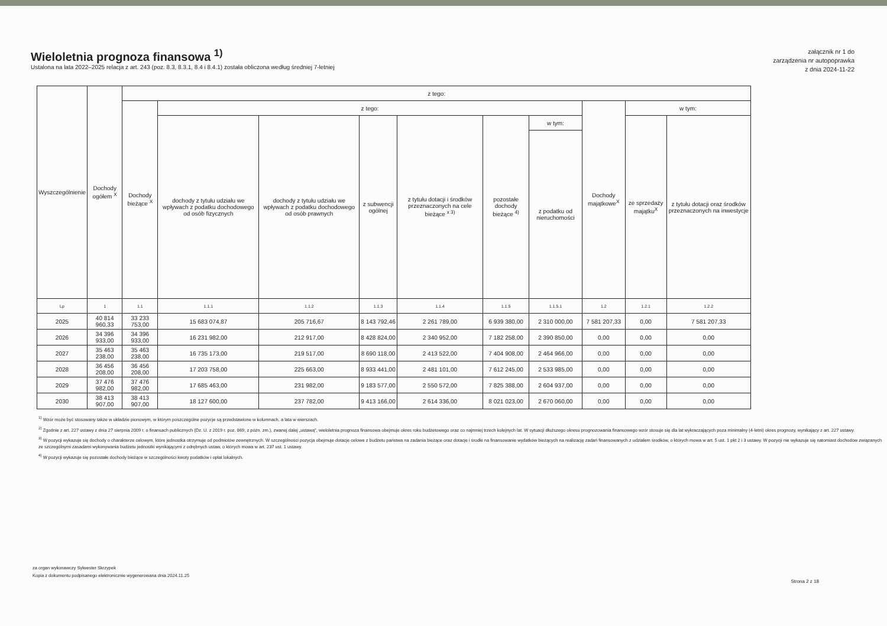Wieloletnia prognoza finansowa <sup>1)</sup>
Ustalona na lata 2022–2025 relacja z art. 243 (poz. 8.3, 8.3.1, 8.4 i 8.4.1) została obliczona według średniej 7-letniej
załącznik nr 1 do
zarządzenia nr autopoprawka
z dnia 2024-11-22
| Wyszczególnienie | Dochody ogółem <sup>X</sup> | z tego: | | | | | | | | | |
| --- | --- | --- | --- | --- | --- | --- | --- | --- | --- | --- | --- |
| | | Dochody bieżące <sup>X</sup> | z tego: | | | | | | Dochody majątkowe<sup>X</sup> | w tym: | |
| | | | dochody z tytułu udziału we wpływach z podatku dochodowego od osób fizycznych | dochody z tytułu udziału we wpływach z podatku dochodowego od osób prawnych | z subwencji ogólnej | z tytułu dotacji i środków przeznaczonych na cele bieżące <sup>x 3)</sup> | pozostałe dochody bieżące <sup>4)</sup> | w tym: | | ze sprzedaży majątku<sup>X</sup> | z tytułu dotacji oraz środków przeznaczonych na inwestycje |
| | | | | | | | | z podatku od nieruchomości | | | |
| Lp | 1 | 1.1 | 1.1.1 | 1.1.2 | 1.1.3 | 1.1.4 | 1.1.5 | 1.1.5.1 | 1.2 | 1.2.1 | 1.2.2 |
| 2025 | 40 814 960,33 | 33 233 753,00 | 15 683 074,87 | 205 716,67 | 8 143 792,46 | 2 261 789,00 | 6 939 380,00 | 2 310 000,00 | 7 581 207,33 | 0,00 | 7 581 207,33 |
| 2026 | 34 396 933,00 | 34 396 933,00 | 16 231 982,00 | 212 917,00 | 8 428 824,00 | 2 340 952,00 | 7 182 258,00 | 2 390 850,00 | 0,00 | 0,00 | 0,00 |
| 2027 | 35 463 238,00 | 35 463 238,00 | 16 735 173,00 | 219 517,00 | 8 690 118,00 | 2 413 522,00 | 7 404 908,00 | 2 464 966,00 | 0,00 | 0,00 | 0,00 |
| 2028 | 36 456 208,00 | 36 456 208,00 | 17 203 758,00 | 225 663,00 | 8 933 441,00 | 2 481 101,00 | 7 612 245,00 | 2 533 985,00 | 0,00 | 0,00 | 0,00 |
| 2029 | 37 476 982,00 | 37 476 982,00 | 17 685 463,00 | 231 982,00 | 9 183 577,00 | 2 550 572,00 | 7 825 388,00 | 2 604 937,00 | 0,00 | 0,00 | 0,00 |
| 2030 | 38 413 907,00 | 38 413 907,00 | 18 127 600,00 | 237 782,00 | 9 413 166,00 | 2 614 336,00 | 8 021 023,00 | 2 670 060,00 | 0,00 | 0,00 | 0,00 |
<sup>1)</sup> Wzór może być stosowany także w układzie pionowym, w którym poszczególne pozycje są przedstawione w kolumnach, a lata w wierszach.
<sup>2)</sup> Zgodnie z art. 227 ustawy z dnia 27 sierpnia 2009 r. o finansach publicznych (Dz. U. z 2019 r. poz. 869, z późn. zm.), zwanej dalej „ustawą", wieloletnia prognoza finansowa obejmuje okres roku budżetowego oraz co najmniej trzech kolejnych lat. W sytuacji dłuższego okresu prognozowania finansowego wzór stosuje się dla lat wykraczających poza minimalny (4-letni) okres prognozy, wynikający z art. 227 ustawy.
<sup>3)</sup> W pozycji wykazuje się dochody o charakterze celowym, które jednostka otrzymuje od podmiotów zewnętrznych. W szczególności pozycja obejmuje dotacje celowe z budżetu państwa na zadania bieżące oraz dotacje i środki na finansowanie wydatków bieżących na realizację zadań finansowanych z udziałem środków, o których mowa w art. 5 ust. 1 pkt 2 i 3 ustawy. W pozycji nie wykazuje się natomiast dochodów związanych ze szczególnymi zasadami wykonywania budżetu jednostki wynikającymi z odrębnych ustaw, o których mowa w art. 237 ust. 1 ustawy.
<sup>4)</sup> W pozycji wykazuje się pozostałe dochody bieżące w szczególności kwoty podatków i opłat lokalnych.
za organ wykonawczy Sylwester Skrzypek
Kopia z dokumentu podpisanego elektronicznie wygenerowana dnia 2024.11.25
Strona 2 z 18